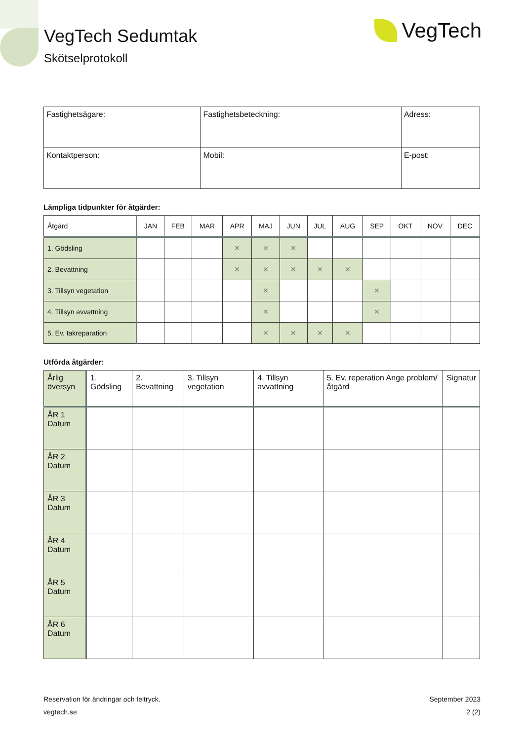VegTech Sedumtak
Skötselprotokoll
VegTech
| Fastighetsägare: | Fastighetsbeteckning: | Adress: |
| Kontaktperson: | Mobil: | E-post: |
Lämpliga tidpunkter för åtgärder:
| Åtgärd | JAN | FEB | MAR | APR | MAJ | JUN | JUL | AUG | SEP | OKT | NOV | DEC |
| --- | --- | --- | --- | --- | --- | --- | --- | --- | --- | --- | --- | --- |
| 1. Gödsling | | | | ✕ | ✕ | ✕ | | | | | | |
| 2. Bevattning | | | | ✕ | ✕ | ✕ | ✕ | ✕ | | | | |
| 3. Tillsyn vegetation | | | | | ✕ | | | | ✕ | | | |
| 4. Tillsyn avvattning | | | | | ✕ | | | | ✕ | | | |
| 5. Ev. takreparation | | | | | ✕ | ✕ | ✕ | ✕ | | | | |
Utförda åtgärder:
| Årlig översyn | 1. Gödsling | 2. Bevattning | 3. Tillsyn vegetation | 4. Tillsyn avvattning | 5. Ev. reperation Ange problem/åtgärd | Signatur |
| --- | --- | --- | --- | --- | --- | --- |
| ÅR 1 Datum | | | | | | |
| ÅR 2 Datum | | | | | | |
| ÅR 3 Datum | | | | | | |
| ÅR 4 Datum | | | | | | |
| ÅR 5 Datum | | | | | | |
| ÅR 6 Datum | | | | | | |
Reservation för ändringar och feltryck.
vegtech.se
September 2023
2 (2)